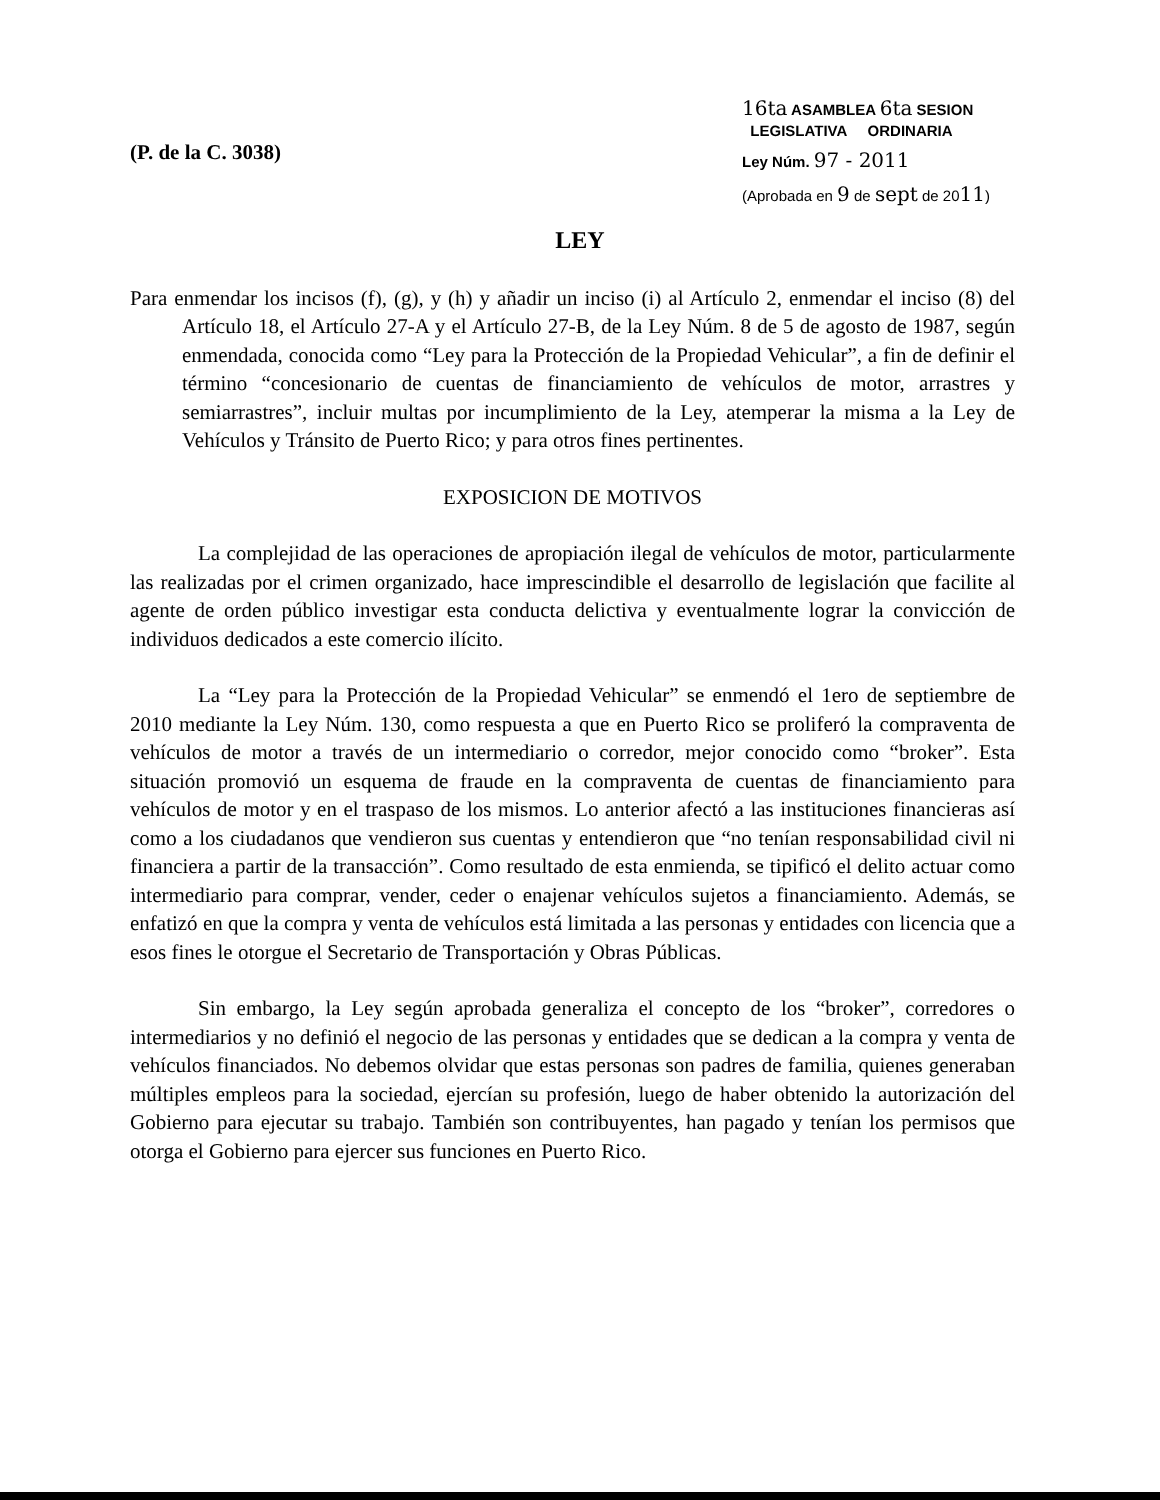(P. de la C. 3038)
16ta ASAMBLEA 6ta SESION
LEGISLATIVA ORDINARIA
Ley Núm. 97 - 2011
(Aprobada en 9 de sept de 2011)
LEY
Para enmendar los incisos (f), (g), y (h) y añadir un inciso (i) al Artículo 2, enmendar el inciso (8) del Artículo 18, el Artículo 27-A y el Artículo 27-B, de la Ley Núm. 8 de 5 de agosto de 1987, según enmendada, conocida como “Ley para la Protección de la Propiedad Vehicular”, a fin de definir el término “concesionario de cuentas de financiamiento de vehículos de motor, arrastres y semiarrastres”, incluir multas por incumplimiento de la Ley, atemperar la misma a la Ley de Vehículos y Tránsito de Puerto Rico; y para otros fines pertinentes.
EXPOSICION DE MOTIVOS
La complejidad de las operaciones de apropiación ilegal de vehículos de motor, particularmente las realizadas por el crimen organizado, hace imprescindible el desarrollo de legislación que facilite al agente de orden público investigar esta conducta delictiva y eventualmente lograr la convicción de individuos dedicados a este comercio ilícito.
La “Ley para la Protección de la Propiedad Vehicular” se enmendó el 1ero de septiembre de 2010 mediante la Ley Núm. 130, como respuesta a que en Puerto Rico se proliferó la compraventa de vehículos de motor a través de un intermediario o corredor, mejor conocido como “broker”. Esta situación promovió un esquema de fraude en la compraventa de cuentas de financiamiento para vehículos de motor y en el traspaso de los mismos. Lo anterior afectó a las instituciones financieras así como a los ciudadanos que vendieron sus cuentas y entendieron que “no tenían responsabilidad civil ni financiera a partir de la transacción”. Como resultado de esta enmienda, se tipificó el delito actuar como intermediario para comprar, vender, ceder o enajenar vehículos sujetos a financiamiento. Además, se enfatizó en que la compra y venta de vehículos está limitada a las personas y entidades con licencia que a esos fines le otorgue el Secretario de Transportación y Obras Públicas.
Sin embargo, la Ley según aprobada generaliza el concepto de los “broker”, corredores o intermediarios y no definió el negocio de las personas y entidades que se dedican a la compra y venta de vehículos financiados. No debemos olvidar que estas personas son padres de familia, quienes generaban múltiples empleos para la sociedad, ejercían su profesión, luego de haber obtenido la autorización del Gobierno para ejecutar su trabajo. También son contribuyentes, han pagado y tenían los permisos que otorga el Gobierno para ejercer sus funciones en Puerto Rico.